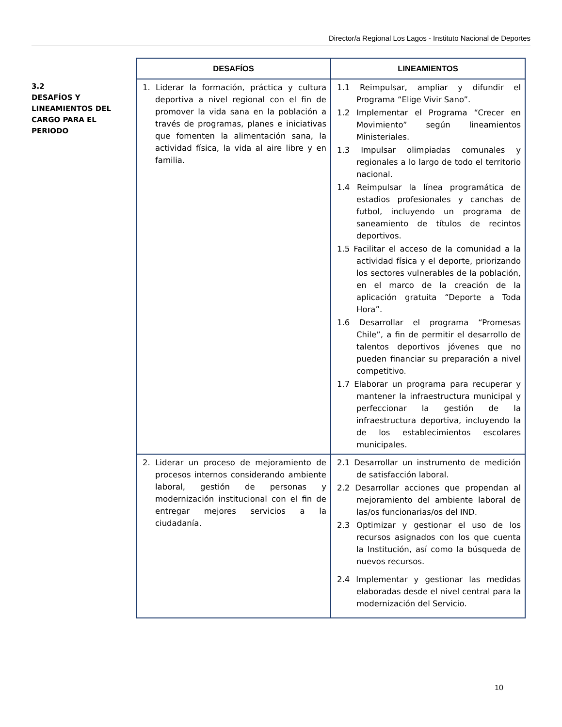Director/a Regional Los Lagos - Instituto Nacional de Deportes
3.2
DESAFÍOS Y
LINEAMIENTOS DEL
CARGO PARA EL
PERIODO
| DESAFÍOS | LINEAMIENTOS |
| --- | --- |
| 1. Liderar la formación, práctica y cultura deportiva a nivel regional con el fin de promover la vida sana en la población a través de programas, planes e iniciativas que fomenten la alimentación sana, la actividad física, la vida al aire libre y en familia. | 1.1 Reimpulsar, ampliar y difundir el Programa “Elige Vivir Sano”. 1.2 Implementar el Programa “Crecer en Movimiento” según lineamientos Ministeriales. 1.3 Impulsar olimpiadas comunales y regionales a lo largo de todo el territorio nacional. 1.4 Reimpulsar la línea programática de estadios profesionales y canchas de futbol, incluyendo un programa de saneamiento de títulos de recintos deportivos. 1.5 Facilitar el acceso de la comunidad a la actividad física y el deporte, priorizando los sectores vulnerables de la población, en el marco de la creación de la aplicación gratuita “Deporte a Toda Hora”. 1.6 Desarrollar el programa “Promesas Chile”, a fin de permitir el desarrollo de talentos deportivos jóvenes que no pueden financiar su preparación a nivel competitivo. 1.7 Elaborar un programa para recuperar y mantener la infraestructura municipal y perfeccionar la gestión de la infraestructura deportiva, incluyendo la de los establecimientos escolares municipales. |
| 2. Liderar un proceso de mejoramiento de procesos internos considerando ambiente laboral, gestión de personas y modernización institucional con el fin de entregar mejores servicios a la ciudadanía. | 2.1 Desarrollar un instrumento de medición de satisfacción laboral. 2.2 Desarrollar acciones que propendan al mejoramiento del ambiente laboral de las/os funcionarias/os del IND. 2.3 Optimizar y gestionar el uso de los recursos asignados con los que cuenta la Institución, así como la búsqueda de nuevos recursos. 2.4 Implementar y gestionar las medidas elaboradas desde el nivel central para la modernización del Servicio. |
10